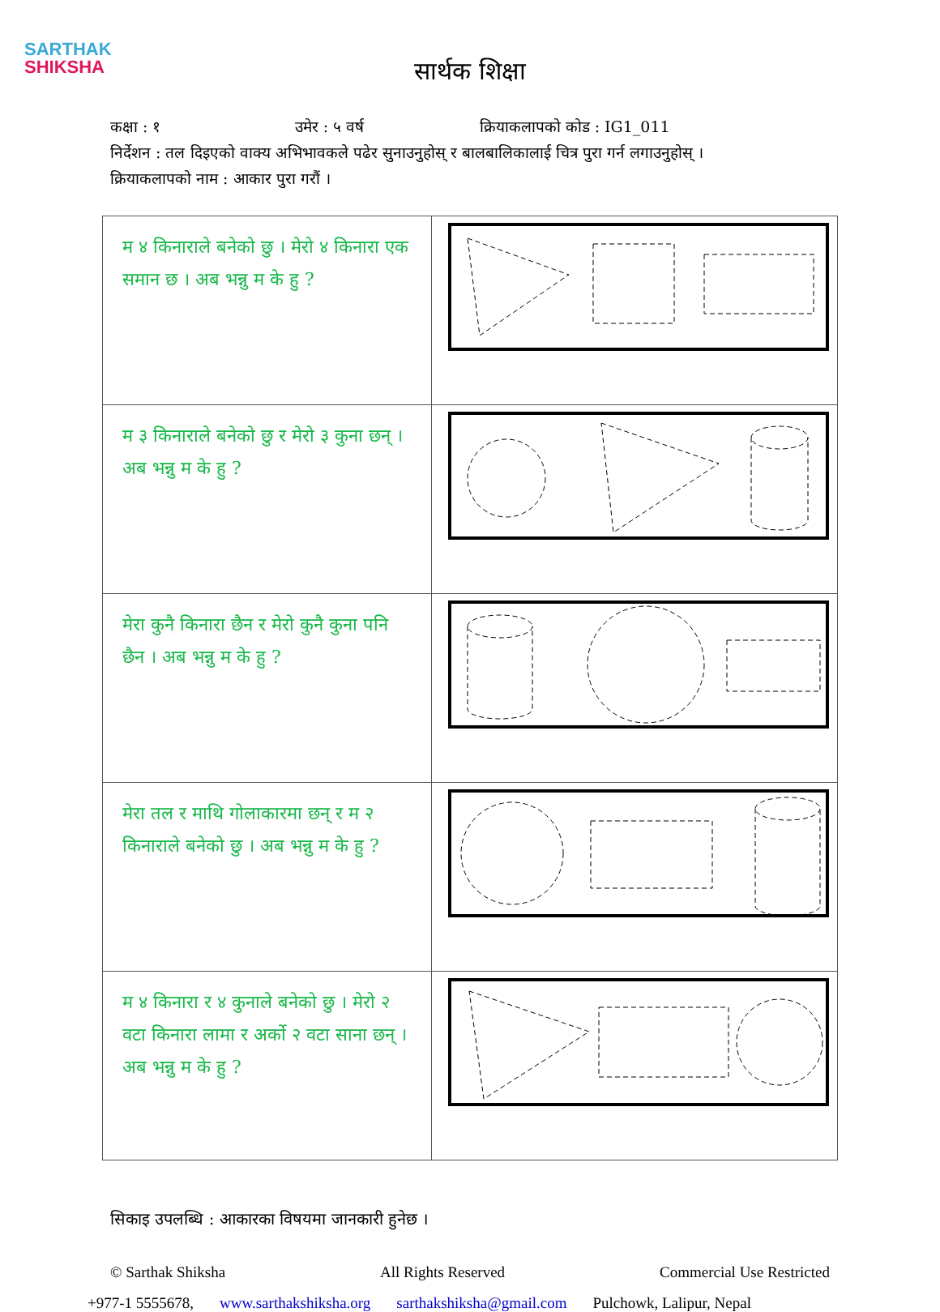SARTHAK
SHIKSHA
सार्थक शिक्षा
कक्षा : १ उमेर : ५ वर्ष क्रियाकलापको कोड : IG1_011
निर्देशन : तल दिइएको वाक्य अभिभावकले पढेर सुनाउनुहोस् र बालबालिकालाई चित्र पुरा गर्न लगाउनुहोस् ।
क्रियाकलापको नाम : आकार पुरा गरौं ।
| म ४ किनाराले बनेको छु । मेरो ४ किनारा एक समान छ । अब भन्नु म के हु ? | |
| म ३ किनाराले बनेको छु र मेरो ३ कुना छन् । अब भन्नु म के हु ? | |
| मेरा कुनै किनारा छैन र मेरो कुनै कुना पनि छैन । अब भन्नु म के हु ? | |
| मेरा तल र माथि गोलाकारमा छन् र म २ किनाराले बनेको छु । अब भन्नु म के हु ? | |
| म ४ किनारा र ४ कुनाले बनेको छु । मेरो २ वटा किनारा लामा र अर्को २ वटा साना छन् । अब भन्नु म के हु ? | |
सिकाइ उपलब्धि : आकारका विषयमा जानकारी हुनेछ ।
© Sarthak Shiksha All Rights Reserved Commercial Use Restricted
+977-1 5555678, www.sarthakshiksha.org sarthakshiksha@gmail.com Pulchowk, Lalipur, Nepal